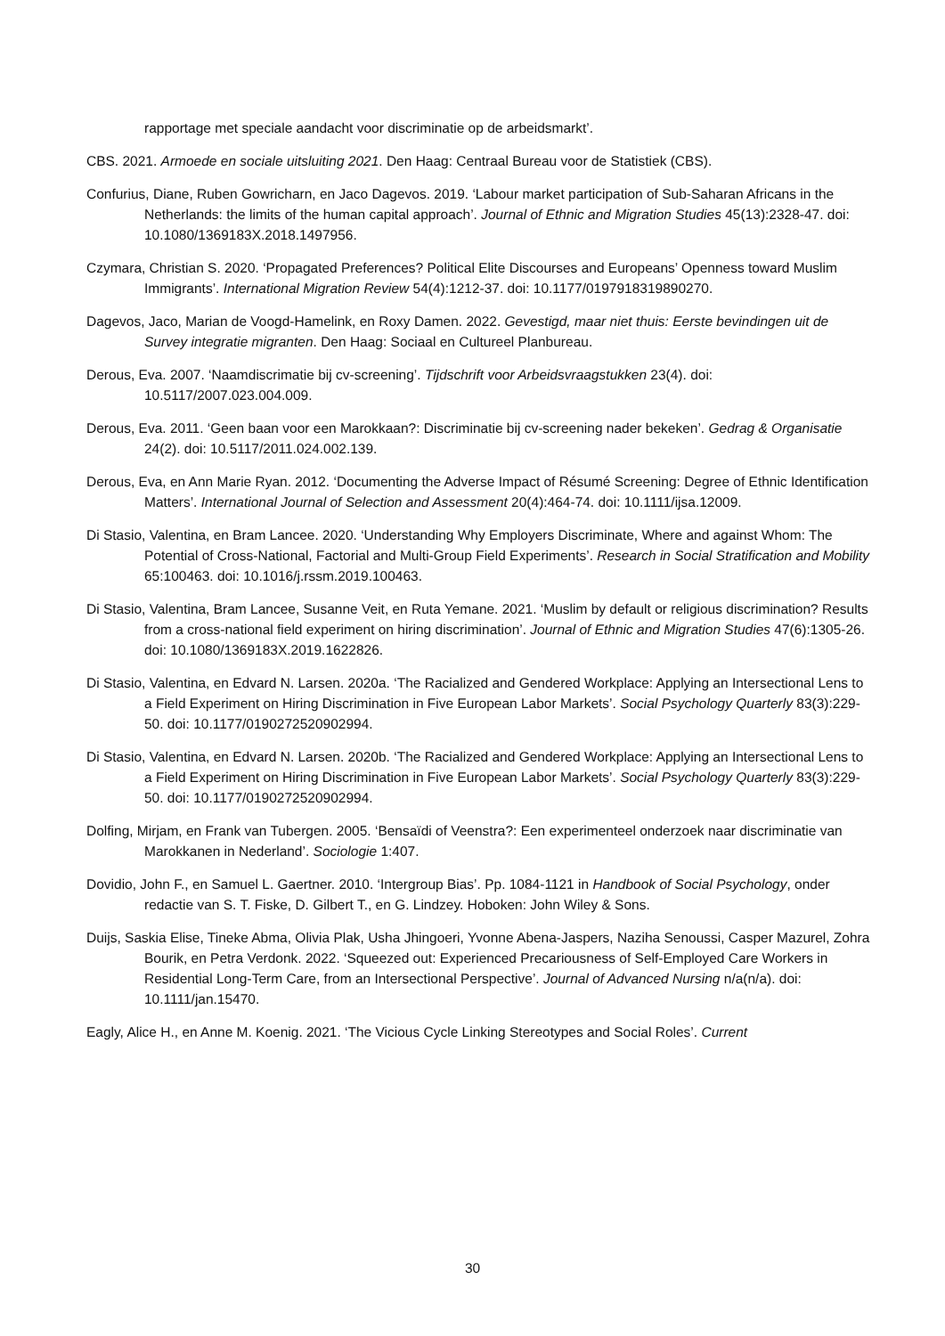rapportage met speciale aandacht voor discriminatie op de arbeidsmarkt’.
CBS. 2021. Armoede en sociale uitsluiting 2021. Den Haag: Centraal Bureau voor de Statistiek (CBS).
Confurius, Diane, Ruben Gowricharn, en Jaco Dagevos. 2019. ‘Labour market participation of Sub-Saharan Africans in the Netherlands: the limits of the human capital approach’. Journal of Ethnic and Migration Studies 45(13):2328-47. doi: 10.1080/1369183X.2018.1497956.
Czymara, Christian S. 2020. ‘Propagated Preferences? Political Elite Discourses and Europeans’ Openness toward Muslim Immigrants’. International Migration Review 54(4):1212-37. doi: 10.1177/0197918319890270.
Dagevos, Jaco, Marian de Voogd-Hamelink, en Roxy Damen. 2022. Gevestigd, maar niet thuis: Eerste bevindingen uit de Survey integratie migranten. Den Haag: Sociaal en Cultureel Planbureau.
Derous, Eva. 2007. ‘Naamdiscrimatie bij cv-screening’. Tijdschrift voor Arbeidsvraagstukken 23(4). doi: 10.5117/2007.023.004.009.
Derous, Eva. 2011. ‘Geen baan voor een Marokkaan?: Discriminatie bij cv-screening nader bekeken’. Gedrag & Organisatie 24(2). doi: 10.5117/2011.024.002.139.
Derous, Eva, en Ann Marie Ryan. 2012. ‘Documenting the Adverse Impact of Résumé Screening: Degree of Ethnic Identification Matters’. International Journal of Selection and Assessment 20(4):464-74. doi: 10.1111/ijsa.12009.
Di Stasio, Valentina, en Bram Lancee. 2020. ‘Understanding Why Employers Discriminate, Where and against Whom: The Potential of Cross-National, Factorial and Multi-Group Field Experiments’. Research in Social Stratification and Mobility 65:100463. doi: 10.1016/j.rssm.2019.100463.
Di Stasio, Valentina, Bram Lancee, Susanne Veit, en Ruta Yemane. 2021. ‘Muslim by default or religious discrimination? Results from a cross-national field experiment on hiring discrimination’. Journal of Ethnic and Migration Studies 47(6):1305-26. doi: 10.1080/1369183X.2019.1622826.
Di Stasio, Valentina, en Edvard N. Larsen. 2020a. ‘The Racialized and Gendered Workplace: Applying an Intersectional Lens to a Field Experiment on Hiring Discrimination in Five European Labor Markets’. Social Psychology Quarterly 83(3):229-50. doi: 10.1177/0190272520902994.
Di Stasio, Valentina, en Edvard N. Larsen. 2020b. ‘The Racialized and Gendered Workplace: Applying an Intersectional Lens to a Field Experiment on Hiring Discrimination in Five European Labor Markets’. Social Psychology Quarterly 83(3):229-50. doi: 10.1177/0190272520902994.
Dolfing, Mirjam, en Frank van Tubergen. 2005. ‘Bensaïdi of Veenstra?: Een experimenteel onderzoek naar discriminatie van Marokkanen in Nederland’. Sociologie 1:407.
Dovidio, John F., en Samuel L. Gaertner. 2010. ‘Intergroup Bias’. Pp. 1084-1121 in Handbook of Social Psychology, onder redactie van S. T. Fiske, D. Gilbert T., en G. Lindzey. Hoboken: John Wiley & Sons.
Duijs, Saskia Elise, Tineke Abma, Olivia Plak, Usha Jhingoeri, Yvonne Abena-Jaspers, Naziha Senoussi, Casper Mazurel, Zohra Bourik, en Petra Verdonk. 2022. ‘Squeezed out: Experienced Precariousness of Self-Employed Care Workers in Residential Long-Term Care, from an Intersectional Perspective’. Journal of Advanced Nursing n/a(n/a). doi: 10.1111/jan.15470.
Eagly, Alice H., en Anne M. Koenig. 2021. ‘The Vicious Cycle Linking Stereotypes and Social Roles’. Current
30